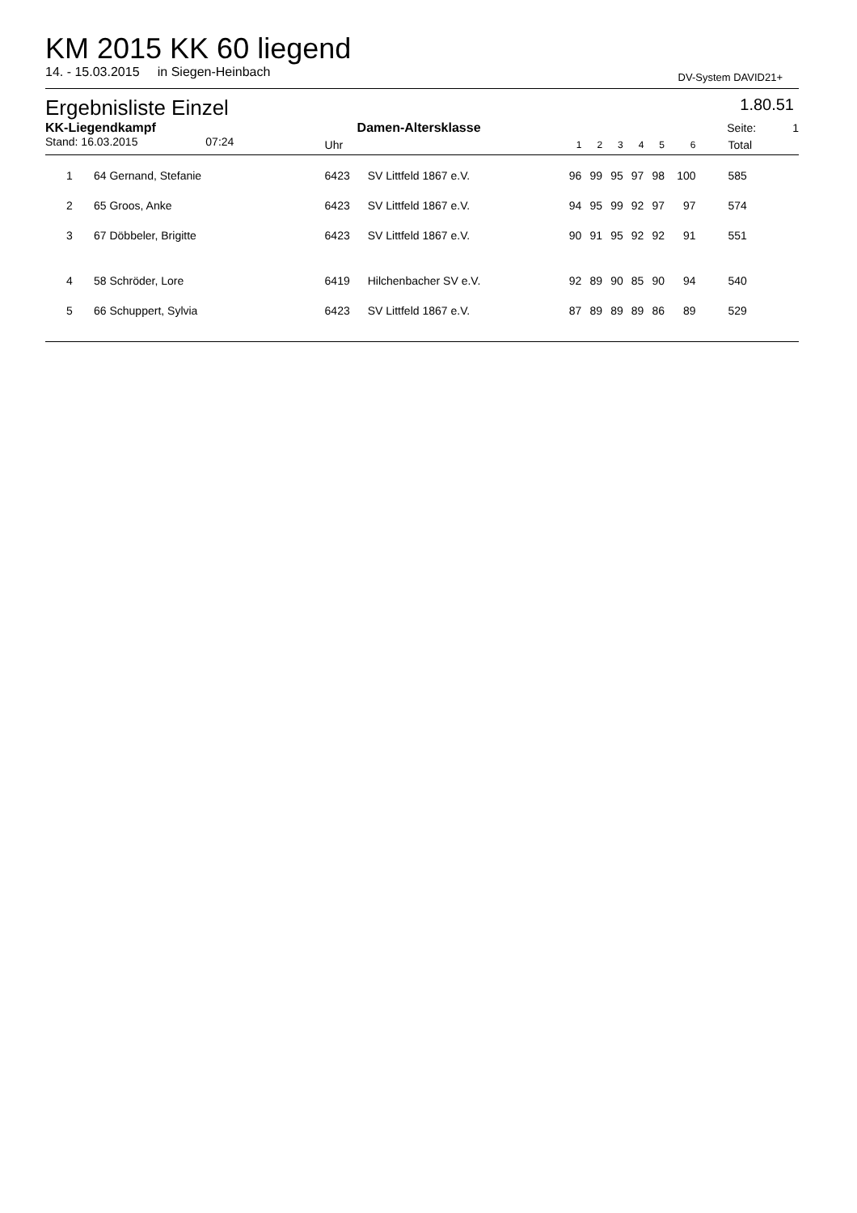KM 2015 KK 60 liegend
14. - 15.03.2015 in Siegen-Heinbach DV-System DAVID21+
Ergebnisliste Einzel 1.80.51
| KK-Liegendkampf | | Damen-Altersklasse | | | Seite: | | | | | | | 1 |
| Stand: 16.03.2015 07:24 | | Uhr | | 1 | 2 | 3 | 4 | 5 | 6 | Total | | |
| 1 | 64 Gernand, Stefanie | 6423 | SV Littfeld 1867 e.V. | 96 | 99 | 95 | 97 | 98 | 100 | 585 | | |
| 2 | 65 Groos, Anke | 6423 | SV Littfeld 1867 e.V. | 94 | 95 | 99 | 92 | 97 | 97 | 574 | | |
| 3 | 67 Döbbeler, Brigitte | 6423 | SV Littfeld 1867 e.V. | 90 | 91 | 95 | 92 | 92 | 91 | 551 | | |
| 4 | 58 Schröder, Lore | 6419 | Hilchenbacher SV e.V. | 92 | 89 | 90 | 85 | 90 | 94 | 540 | | |
| 5 | 66 Schuppert, Sylvia | 6423 | SV Littfeld 1867 e.V. | 87 | 89 | 89 | 89 | 86 | 89 | 529 | | |